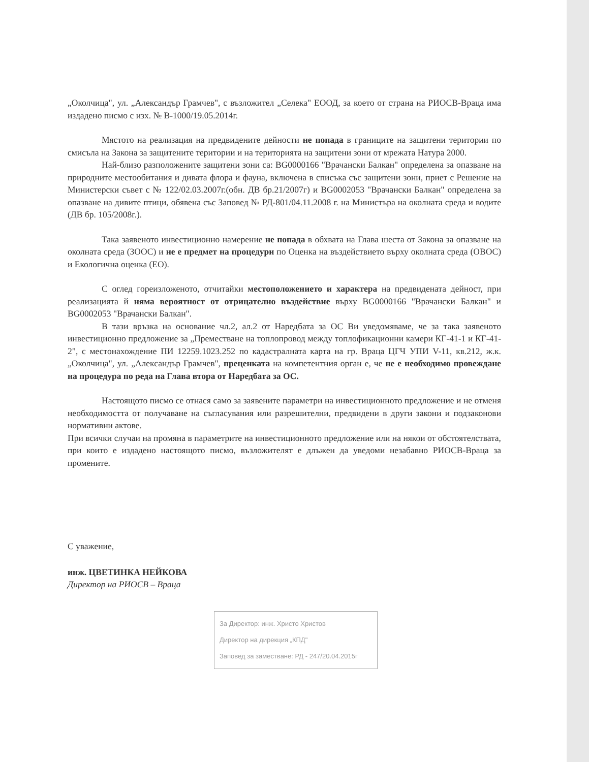„Околчица", ул. „Александър Грамчев", с възложител „Селека" ЕООД, за което от страна на РИОСВ-Враца има издадено писмо с изх. № В-1000/19.05.2014г.
Мястото на реализация на предвидените дейности не попада в границите на защитени територии по смисъла на Закона за защитените територии и на територията на защитени зони от мрежата Натура 2000.
Най-близо разположените защитени зони са: BG0000166 "Врачански Балкан" определена за опазване на природните местообитания и дивата флора и фауна, включена в списъка със защитени зони, приет с Решение на Министерски съвет с № 122/02.03.2007г.(обн. ДВ бр.21/2007г) и BG0002053 "Врачански Балкан" определена за опазване на дивите птици, обявена със Заповед № РД-801/04.11.2008 г. на Министъра на околната среда и водите (ДВ бр. 105/2008г.).
Така заявеното инвестиционно намерение не попада в обхвата на Глава шеста от Закона за опазване на околната среда (ЗООС) и не е предмет на процедури по Оценка на въздействието върху околната среда (ОВОС) и Екологична оценка (ЕО).
С оглед гореизложеното, отчитайки местоположението и характера на предвидената дейност, при реализацията й няма вероятност от отрицателно въздействие върху BG0000166 "Врачански Балкан" и BG0002053 "Врачански Балкан".
В тази връзка на основание чл.2, ал.2 от Наредбата за ОС Ви уведомяваме, че за така заявеното инвестиционно предложение за „Преместване на топлопровод между топлофикационни камери КГ-41-1 и КГ-41-2", с местонахождение ПИ 12259.1023.252 по кадастралната карта на гр. Враца ЦГЧ УПИ V-11, кв.212, ж.к. „Околчица", ул. „Александър Грамчев", преценката на компетентния орган е, че не е необходимо провеждане на процедура по реда на Глава втора от Наредбата за ОС.
Настоящото писмо се отнася само за заявените параметри на инвестиционното предложение и не отменя необходимостта от получаване на съгласувания или разрешителни, предвидени в други закони и подзаконови нормативни актове.
При всички случаи на промяна в параметрите на инвестиционното предложение или на някои от обстоятелствата, при които е издадено настоящото писмо, възложителят е длъжен да уведоми незабавно РИОСВ-Враца за промените.
С уважение,
инж. ЦВЕТИНКА НЕЙКОВА
Директор на РИОСВ – Враца
За Директор: инж. Христо Христов
Директор на дирекция „КПД"
Заповед за заместване: РД - 247/20.04.2015г